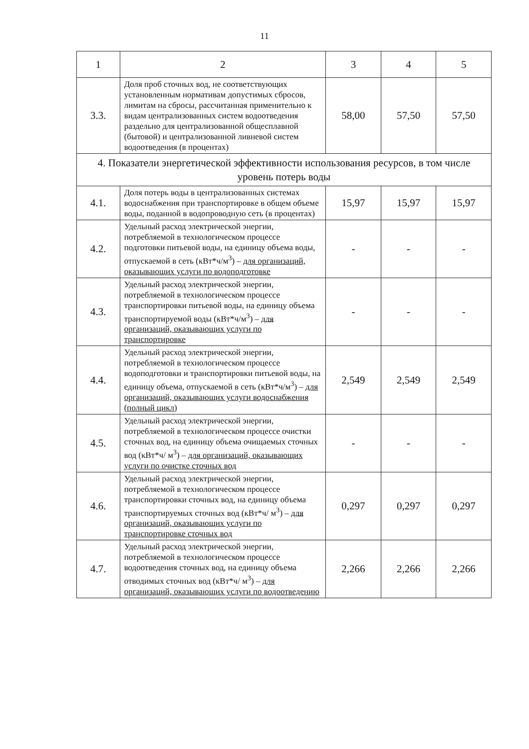11
| 1 | 2 | 3 | 4 | 5 |
| 3.3. | Доля проб сточных вод, не соответствующих установленным нормативам допустимых сбросов, лимитам на сбросы, рассчитанная применительно к видам централизованных систем водоотведения раздельно для централизованной общесплавной (бытовой) и централизованной ливневой систем водоотведения (в процентах) | 58,00 | 57,50 | 57,50 |
| 4. Показатели энергетической эффективности использования ресурсов, в том числе уровень потерь воды | | | | |
| 4.1. | Доля потерь воды в централизованных системах водоснабжения при транспортировке в общем объеме воды, поданной в водопроводную сеть (в процентах) | 15,97 | 15,97 | 15,97 |
| 4.2. | Удельный расход электрической энергии, потребляемой в технологическом процессе подготовки питьевой воды, на единицу объема воды, отпускаемой в сеть (кВт*ч/м<sup>3</sup>) – для организаций, оказывающих услуги по водоподготовке | - | - | - |
| 4.3. | Удельный расход электрической энергии, потребляемой в технологическом процессе транспортировки питьевой воды, на единицу объема транспортируемой воды (кВт*ч/м<sup>3</sup>) – для организаций, оказывающих услуги по транспортировке | - | - | - |
| 4.4. | Удельный расход электрической энергии, потребляемой в технологическом процессе водоподготовки и транспортировки питьевой воды, на единицу объема, отпускаемой в сеть (кВт*ч/м<sup>3</sup>) – для организаций, оказывающих услуги водоснабжения (полный цикл) | 2,549 | 2,549 | 2,549 |
| 4.5. | Удельный расход электрической энергии, потребляемой в технологическом процессе очистки сточных вод, на единицу объема очищаемых сточных вод (кВт*ч/ м<sup>3</sup>) – для организаций, оказывающих услуги по очистке сточных вод | - | - | - |
| 4.6. | Удельный расход электрической энергии, потребляемой в технологическом процессе транспортировки сточных вод, на единицу объема транспортируемых сточных вод (кВт*ч/ м<sup>3</sup>) – для организаций, оказывающих услуги по транспортировке сточных вод | 0,297 | 0,297 | 0,297 |
| 4.7. | Удельный расход электрической энергии, потребляемой в технологическом процессе водоотведения сточных вод, на единицу объема отводимых сточных вод (кВт*ч/ м<sup>3</sup>) – для организаций, оказывающих услуги по водоотведению | 2,266 | 2,266 | 2,266 |